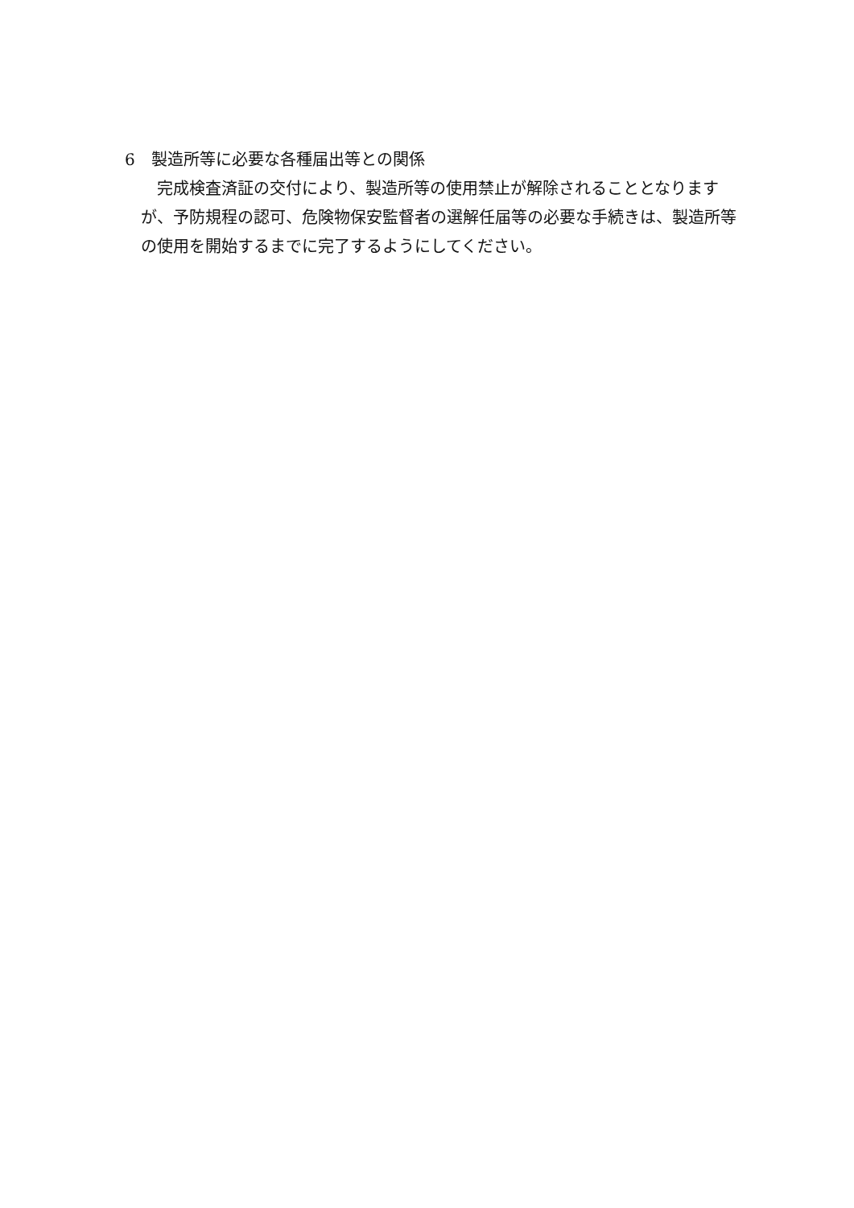6　製造所等に必要な各種届出等との関係
　完成検査済証の交付により、製造所等の使用禁止が解除されることとなりますが、予防規程の認可、危険物保安監督者の選解任届等の必要な手続きは、製造所等の使用を開始するまでに完了するようにしてください。